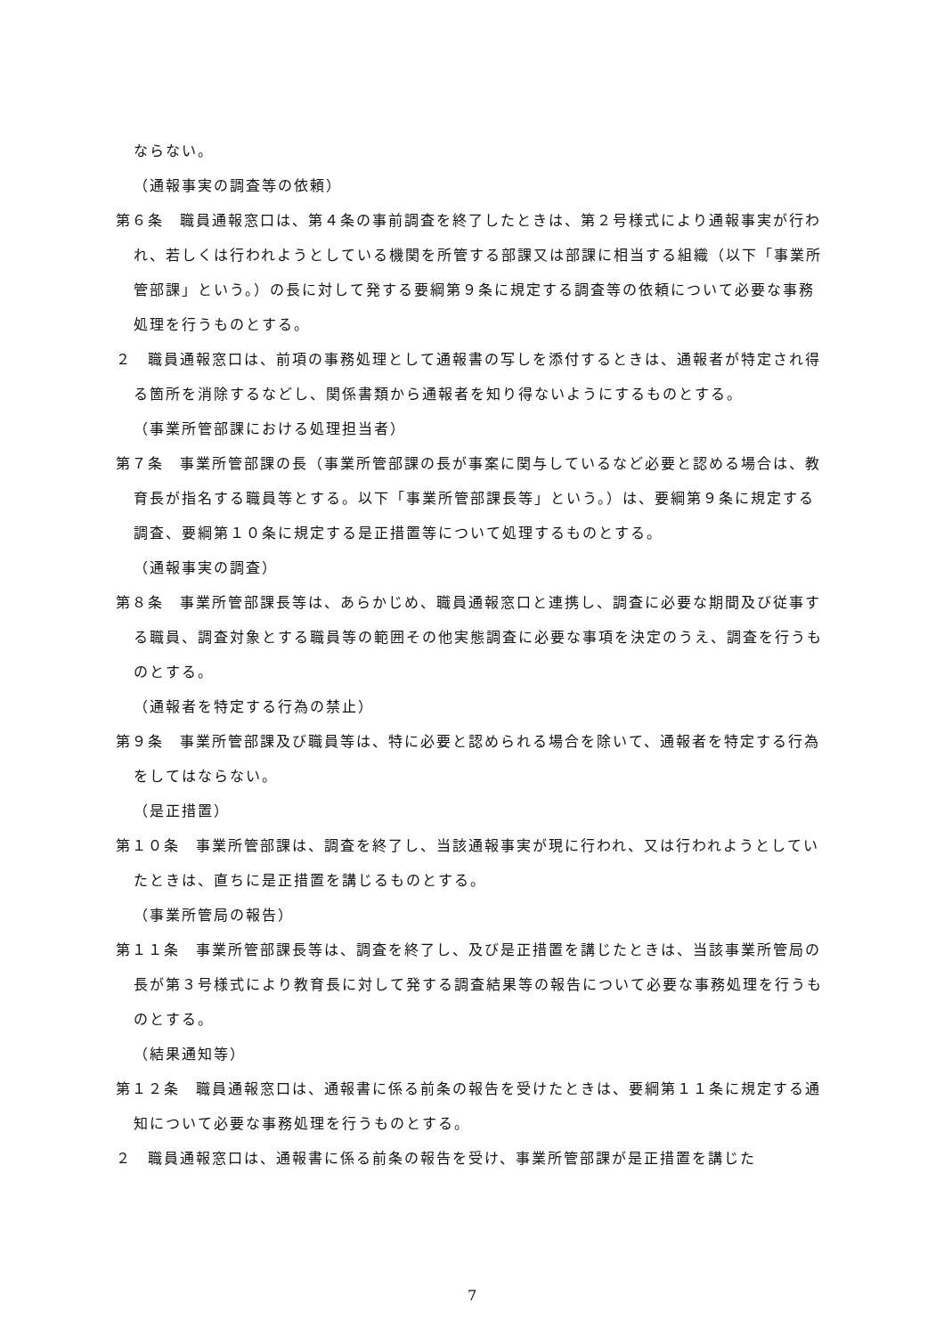ならない。
（通報事実の調査等の依頼）
第６条　職員通報窓口は、第４条の事前調査を終了したときは、第２号様式により通報事実が行われ、若しくは行われようとしている機関を所管する部課又は部課に相当する組織（以下「事業所管部課」という。）の長に対して発する要綱第９条に規定する調査等の依頼について必要な事務処理を行うものとする。
２　職員通報窓口は、前項の事務処理として通報書の写しを添付するときは、通報者が特定され得る箇所を消除するなどし、関係書類から通報者を知り得ないようにするものとする。
（事業所管部課における処理担当者）
第７条　事業所管部課の長（事業所管部課の長が事案に関与しているなど必要と認める場合は、教育長が指名する職員等とする。以下「事業所管部課長等」という。）は、要綱第９条に規定する調査、要綱第１０条に規定する是正措置等について処理するものとする。
（通報事実の調査）
第８条　事業所管部課長等は、あらかじめ、職員通報窓口と連携し、調査に必要な期間及び従事する職員、調査対象とする職員等の範囲その他実態調査に必要な事項を決定のうえ、調査を行うものとする。
（通報者を特定する行為の禁止）
第９条　事業所管部課及び職員等は、特に必要と認められる場合を除いて、通報者を特定する行為をしてはならない。
（是正措置）
第１０条　事業所管部課は、調査を終了し、当該通報事実が現に行われ、又は行われようとしていたときは、直ちに是正措置を講じるものとする。
（事業所管局の報告）
第１１条　事業所管部課長等は、調査を終了し、及び是正措置を講じたときは、当該事業所管局の長が第３号様式により教育長に対して発する調査結果等の報告について必要な事務処理を行うものとする。
（結果通知等）
第１２条　職員通報窓口は、通報書に係る前条の報告を受けたときは、要綱第１１条に規定する通知について必要な事務処理を行うものとする。
２　職員通報窓口は、通報書に係る前条の報告を受け、事業所管部課が是正措置を講じた
7